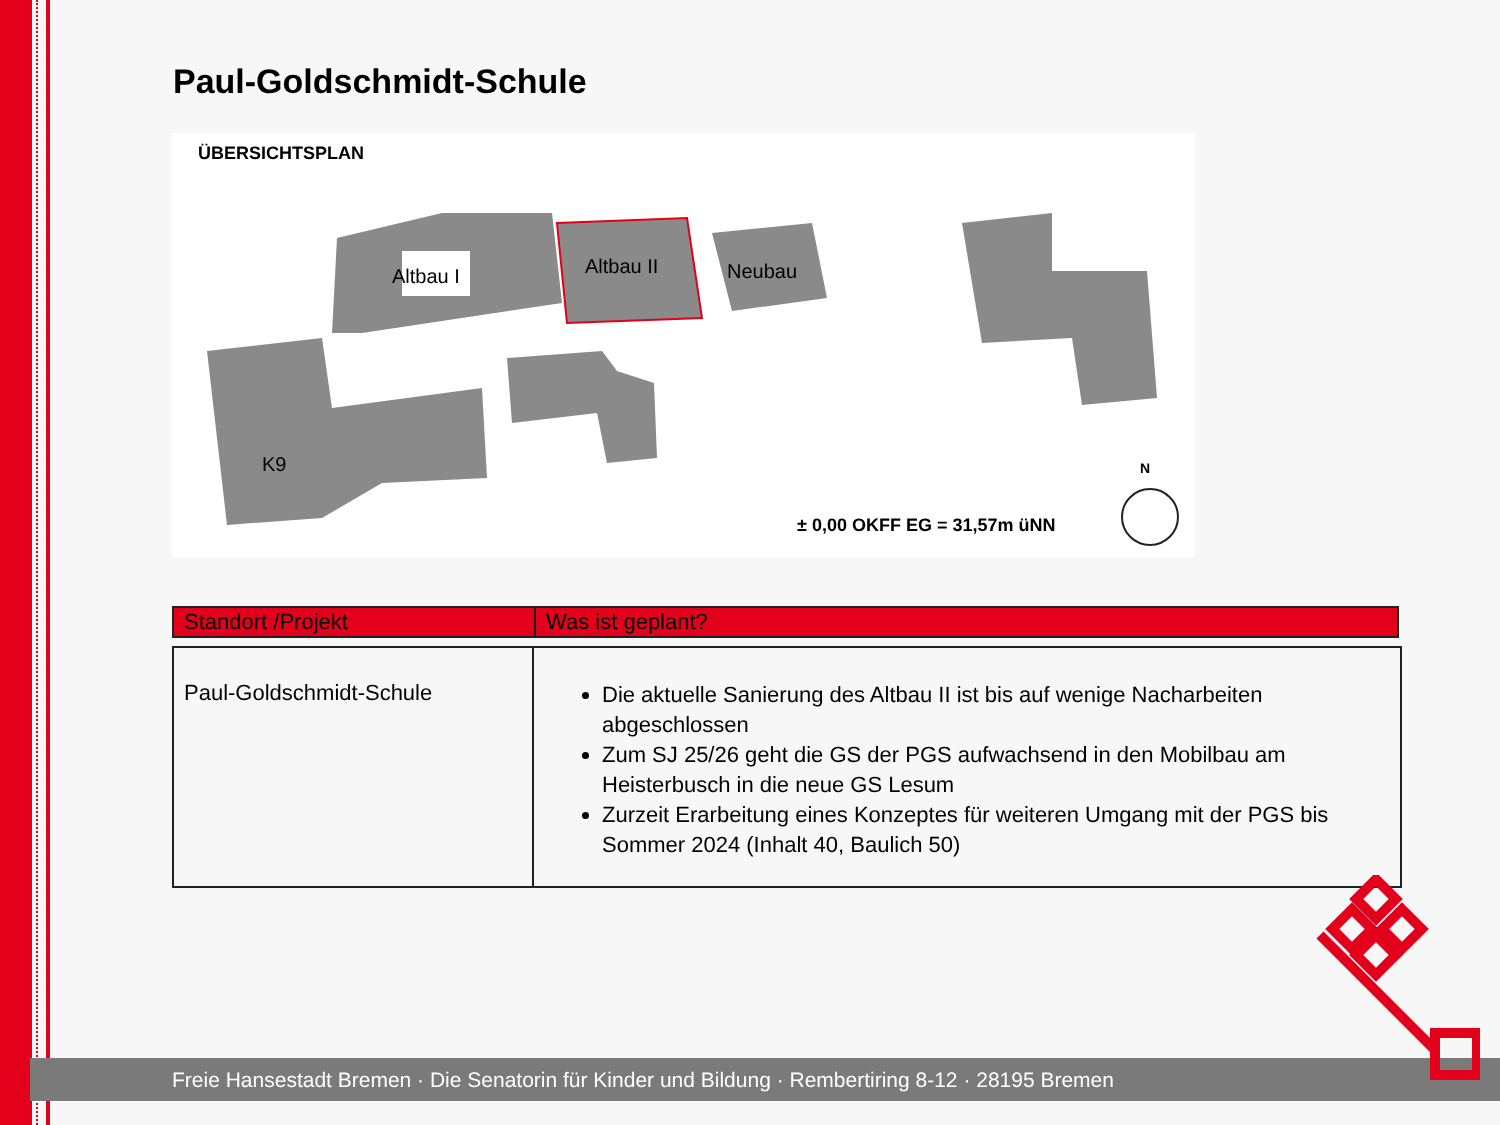Paul-Goldschmidt-Schule
ÜBERSICHTSPLAN
Altbau I
Altbau II
Neubau
K9
N
± 0,00 OKFF EG = 31,57m üNN
| Standort /Projekt | Was ist geplant? |
| --- | --- |
| Paul-Goldschmidt-Schule | Die aktuelle Sanierung des Altbau II ist bis auf wenige Nacharbeiten abgeschlossen Zum SJ 25/26 geht die GS der PGS aufwachsend in den Mobilbau am Heisterbusch in die neue GS Lesum Zurzeit Erarbeitung eines Konzeptes für weiteren Umgang mit der PGS bis Sommer 2024 (Inhalt 40, Baulich 50) |
Freie Hansestadt Bremen · Die Senatorin für Kinder und Bildung · Rembertiring 8-12 · 28195 Bremen